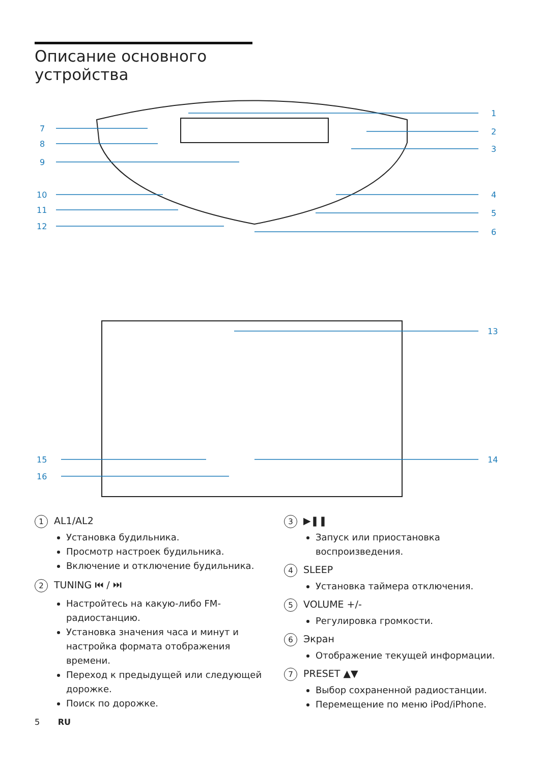Описание основного
устройства
7
8
9
10
11
12
1
2
3
4
5
6
13
14
15
16
1 AL1/AL2
Установка будильника.
Просмотр настроек будильника.
Включение и отключение будильника.
2 TUNING ⏮ / ⏭
Настройтесь на какую-либо FM-радиостанцию.
Установка значения часа и минут и настройка формата отображения времени.
Переход к предыдущей или следующей дорожке.
Поиск по дорожке.
3 ▶❚❚
Запуск или приостановка воспроизведения.
4 SLEEP
Установка таймера отключения.
5 VOLUME +/-
Регулировка громкости.
6 Экран
Отображение текущей информации.
7 PRESET ▲▼
Выбор сохраненной радиостанции.
Перемещение по меню iPod/iPhone.
5 RU